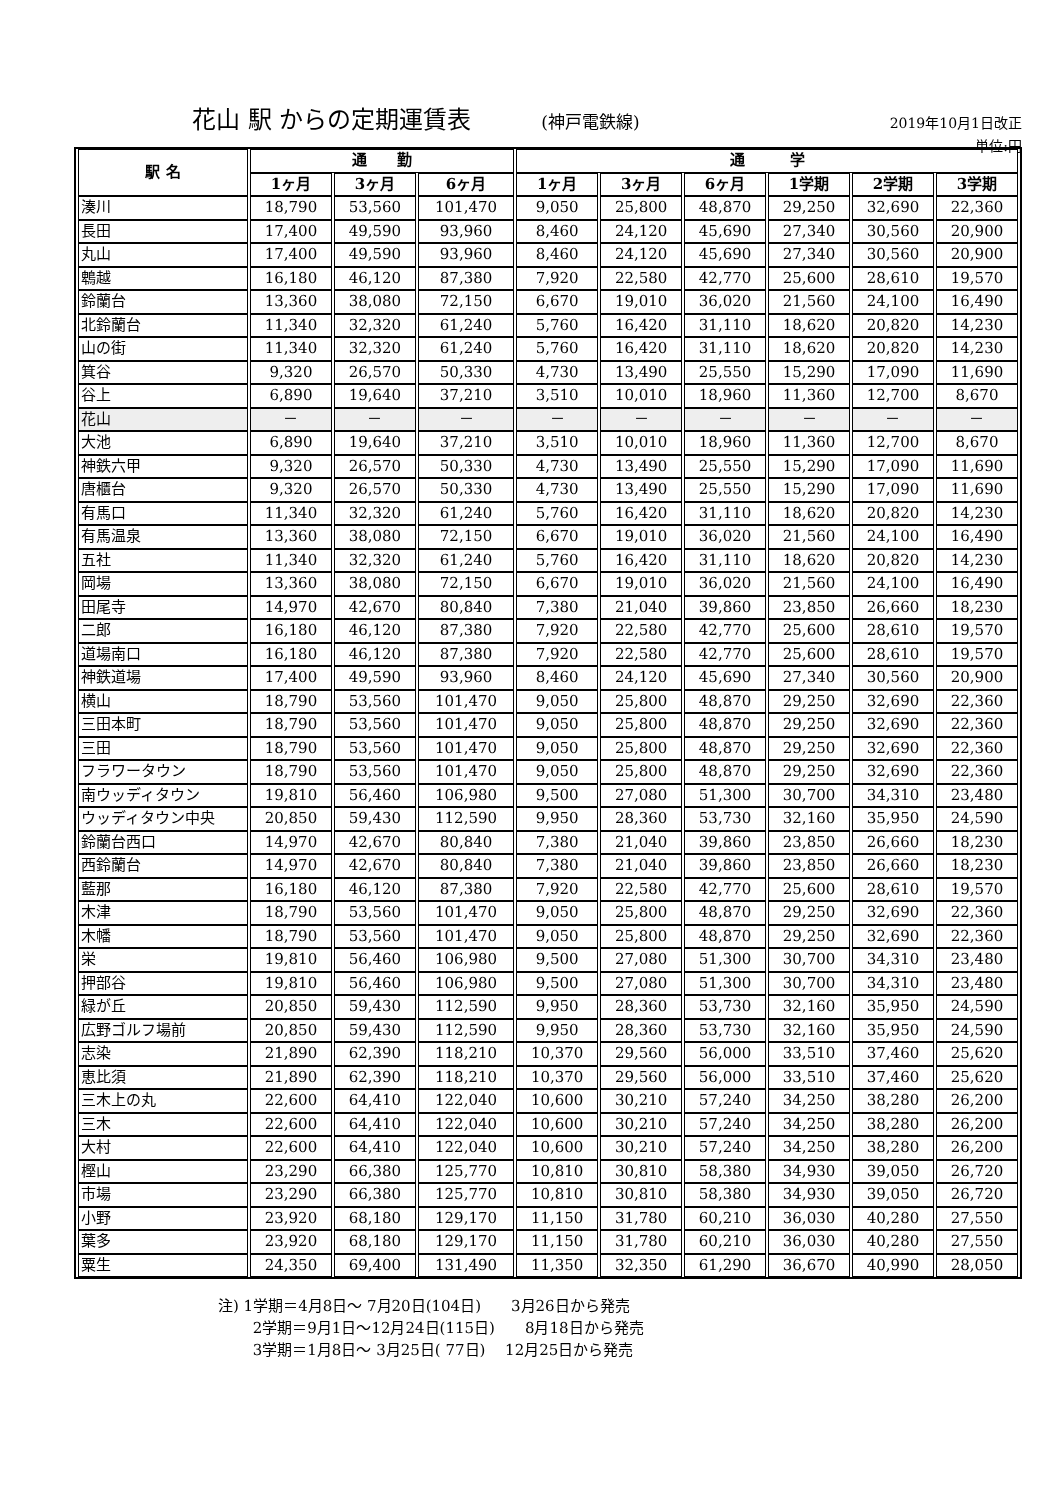花山 駅 からの定期運賃表 (神戸電鉄線) 2019年10月1日改正
単位:円
| 駅 名 | 通 勤 | | | 通 学 | | | | | |
| --- | --- | --- | --- | --- | --- | --- | --- | --- | --- |
| | 1ヶ月 | 3ヶ月 | 6ヶ月 | 1ヶ月 | 3ヶ月 | 6ヶ月 | 1学期 | 2学期 | 3学期 |
| 湊川 | 18,790 | 53,560 | 101,470 | 9,050 | 25,800 | 48,870 | 29,250 | 32,690 | 22,360 |
| 長田 | 17,400 | 49,590 | 93,960 | 8,460 | 24,120 | 45,690 | 27,340 | 30,560 | 20,900 |
| 丸山 | 17,400 | 49,590 | 93,960 | 8,460 | 24,120 | 45,690 | 27,340 | 30,560 | 20,900 |
| 鵯越 | 16,180 | 46,120 | 87,380 | 7,920 | 22,580 | 42,770 | 25,600 | 28,610 | 19,570 |
| 鈴蘭台 | 13,360 | 38,080 | 72,150 | 6,670 | 19,010 | 36,020 | 21,560 | 24,100 | 16,490 |
| 北鈴蘭台 | 11,340 | 32,320 | 61,240 | 5,760 | 16,420 | 31,110 | 18,620 | 20,820 | 14,230 |
| 山の街 | 11,340 | 32,320 | 61,240 | 5,760 | 16,420 | 31,110 | 18,620 | 20,820 | 14,230 |
| 箕谷 | 9,320 | 26,570 | 50,330 | 4,730 | 13,490 | 25,550 | 15,290 | 17,090 | 11,690 |
| 谷上 | 6,890 | 19,640 | 37,210 | 3,510 | 10,010 | 18,960 | 11,360 | 12,700 | 8,670 |
| 花山 | － | － | － | － | － | － | － | － | － |
| 大池 | 6,890 | 19,640 | 37,210 | 3,510 | 10,010 | 18,960 | 11,360 | 12,700 | 8,670 |
| 神鉄六甲 | 9,320 | 26,570 | 50,330 | 4,730 | 13,490 | 25,550 | 15,290 | 17,090 | 11,690 |
| 唐櫃台 | 9,320 | 26,570 | 50,330 | 4,730 | 13,490 | 25,550 | 15,290 | 17,090 | 11,690 |
| 有馬口 | 11,340 | 32,320 | 61,240 | 5,760 | 16,420 | 31,110 | 18,620 | 20,820 | 14,230 |
| 有馬温泉 | 13,360 | 38,080 | 72,150 | 6,670 | 19,010 | 36,020 | 21,560 | 24,100 | 16,490 |
| 五社 | 11,340 | 32,320 | 61,240 | 5,760 | 16,420 | 31,110 | 18,620 | 20,820 | 14,230 |
| 岡場 | 13,360 | 38,080 | 72,150 | 6,670 | 19,010 | 36,020 | 21,560 | 24,100 | 16,490 |
| 田尾寺 | 14,970 | 42,670 | 80,840 | 7,380 | 21,040 | 39,860 | 23,850 | 26,660 | 18,230 |
| 二郎 | 16,180 | 46,120 | 87,380 | 7,920 | 22,580 | 42,770 | 25,600 | 28,610 | 19,570 |
| 道場南口 | 16,180 | 46,120 | 87,380 | 7,920 | 22,580 | 42,770 | 25,600 | 28,610 | 19,570 |
| 神鉄道場 | 17,400 | 49,590 | 93,960 | 8,460 | 24,120 | 45,690 | 27,340 | 30,560 | 20,900 |
| 横山 | 18,790 | 53,560 | 101,470 | 9,050 | 25,800 | 48,870 | 29,250 | 32,690 | 22,360 |
| 三田本町 | 18,790 | 53,560 | 101,470 | 9,050 | 25,800 | 48,870 | 29,250 | 32,690 | 22,360 |
| 三田 | 18,790 | 53,560 | 101,470 | 9,050 | 25,800 | 48,870 | 29,250 | 32,690 | 22,360 |
| フラワータウン | 18,790 | 53,560 | 101,470 | 9,050 | 25,800 | 48,870 | 29,250 | 32,690 | 22,360 |
| 南ウッディタウン | 19,810 | 56,460 | 106,980 | 9,500 | 27,080 | 51,300 | 30,700 | 34,310 | 23,480 |
| ウッディタウン中央 | 20,850 | 59,430 | 112,590 | 9,950 | 28,360 | 53,730 | 32,160 | 35,950 | 24,590 |
| 鈴蘭台西口 | 14,970 | 42,670 | 80,840 | 7,380 | 21,040 | 39,860 | 23,850 | 26,660 | 18,230 |
| 西鈴蘭台 | 14,970 | 42,670 | 80,840 | 7,380 | 21,040 | 39,860 | 23,850 | 26,660 | 18,230 |
| 藍那 | 16,180 | 46,120 | 87,380 | 7,920 | 22,580 | 42,770 | 25,600 | 28,610 | 19,570 |
| 木津 | 18,790 | 53,560 | 101,470 | 9,050 | 25,800 | 48,870 | 29,250 | 32,690 | 22,360 |
| 木幡 | 18,790 | 53,560 | 101,470 | 9,050 | 25,800 | 48,870 | 29,250 | 32,690 | 22,360 |
| 栄 | 19,810 | 56,460 | 106,980 | 9,500 | 27,080 | 51,300 | 30,700 | 34,310 | 23,480 |
| 押部谷 | 19,810 | 56,460 | 106,980 | 9,500 | 27,080 | 51,300 | 30,700 | 34,310 | 23,480 |
| 緑が丘 | 20,850 | 59,430 | 112,590 | 9,950 | 28,360 | 53,730 | 32,160 | 35,950 | 24,590 |
| 広野ゴルフ場前 | 20,850 | 59,430 | 112,590 | 9,950 | 28,360 | 53,730 | 32,160 | 35,950 | 24,590 |
| 志染 | 21,890 | 62,390 | 118,210 | 10,370 | 29,560 | 56,000 | 33,510 | 37,460 | 25,620 |
| 恵比須 | 21,890 | 62,390 | 118,210 | 10,370 | 29,560 | 56,000 | 33,510 | 37,460 | 25,620 |
| 三木上の丸 | 22,600 | 64,410 | 122,040 | 10,600 | 30,210 | 57,240 | 34,250 | 38,280 | 26,200 |
| 三木 | 22,600 | 64,410 | 122,040 | 10,600 | 30,210 | 57,240 | 34,250 | 38,280 | 26,200 |
| 大村 | 22,600 | 64,410 | 122,040 | 10,600 | 30,210 | 57,240 | 34,250 | 38,280 | 26,200 |
| 樫山 | 23,290 | 66,380 | 125,770 | 10,810 | 30,810 | 58,380 | 34,930 | 39,050 | 26,720 |
| 市場 | 23,290 | 66,380 | 125,770 | 10,810 | 30,810 | 58,380 | 34,930 | 39,050 | 26,720 |
| 小野 | 23,920 | 68,180 | 129,170 | 11,150 | 31,780 | 60,210 | 36,030 | 40,280 | 27,550 |
| 葉多 | 23,920 | 68,180 | 129,170 | 11,150 | 31,780 | 60,210 | 36,030 | 40,280 | 27,550 |
| 粟生 | 24,350 | 69,400 | 131,490 | 11,350 | 32,350 | 61,290 | 36,670 | 40,990 | 28,050 |
注) 1学期＝4月8日～ 7月20日(104日)　　3月26日から発売 　　 2学期＝9月1日～12月24日(115日)　　8月18日から発売 　　 3学期＝1月8日～ 3月25日( 77日)　 12月25日から発売